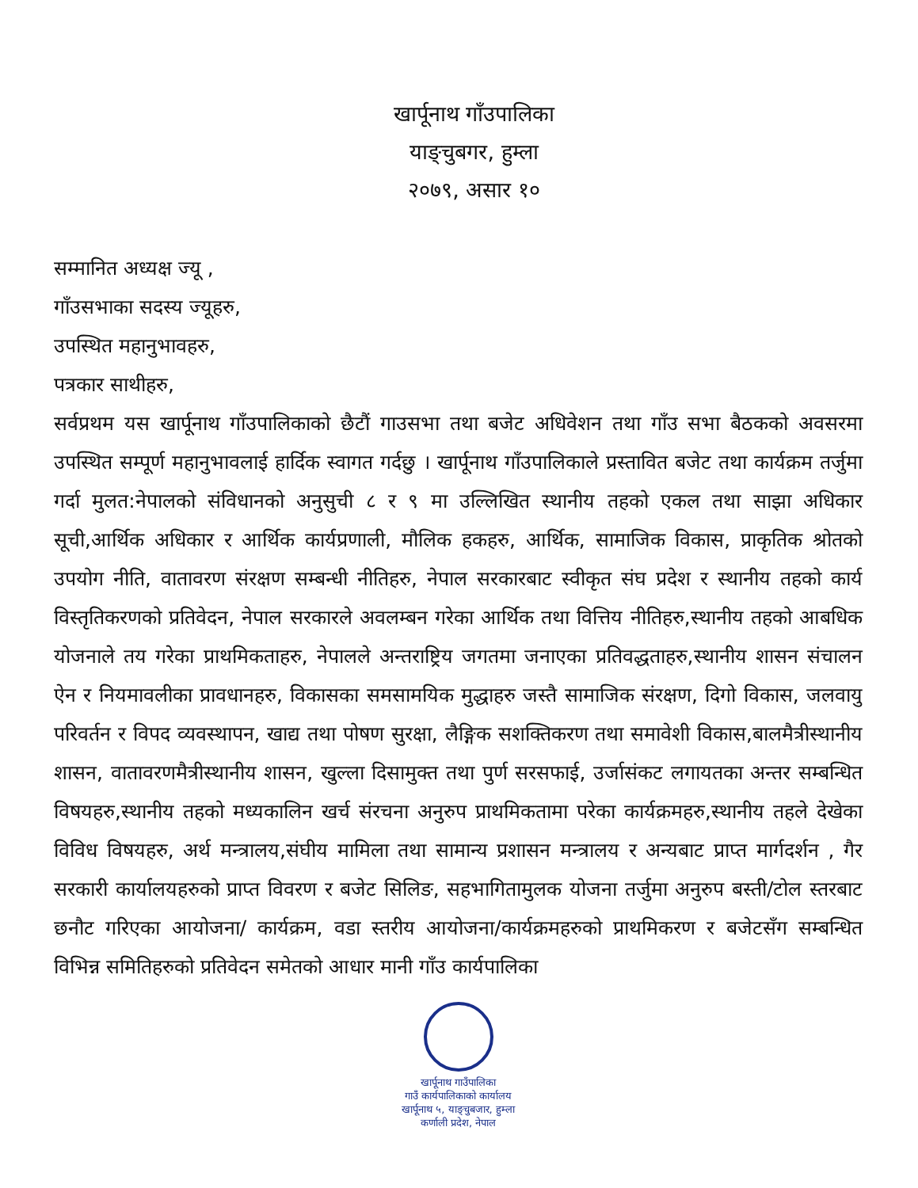खार्पूनाथ गाँउपालिका
याङ्चुबगर, हुम्ला
२०७९, असार १०
सम्मानित अध्यक्ष ज्यू ,
गाँउसभाका सदस्य ज्यूहरु,
उपस्थित महानुभावहरु,
पत्रकार साथीहरु,
सर्वप्रथम यस खार्पूनाथ गाँउपालिकाको छैटौं गाउसभा तथा बजेट अधिवेशन तथा गाँउ सभा बैठकको अवसरमा उपस्थित सम्पूर्ण महानुभावलाई हार्दिक स्वागत गर्दछु । खार्पूनाथ गाँउपालिकाले प्रस्तावित बजेट तथा कार्यक्रम तर्जुमा गर्दा मुलत:नेपालको संविधानको अनुसुची ८ र ९ मा उल्लिखित स्थानीय तहको एकल तथा साझा अधिकार सूची,आर्थिक अधिकार र आर्थिक कार्यप्रणाली, मौलिक हकहरु, आर्थिक, सामाजिक विकास, प्राकृतिक श्रोतको उपयोग नीति, वातावरण संरक्षण सम्बन्धी नीतिहरु, नेपाल सरकारबाट स्वीकृत संघ प्रदेश र स्थानीय तहको कार्य विस्तृतिकरणको प्रतिवेदन, नेपाल सरकारले अवलम्बन गरेका आर्थिक तथा वित्तिय नीतिहरु,स्थानीय तहको आबधिक योजनाले तय गरेका प्राथमिकताहरु, नेपालले अन्तराष्ट्रिय जगतमा जनाएका प्रतिवद्धताहरु,स्थानीय शासन संचालन ऐन र नियमावलीका प्रावधानहरु, विकासका समसामयिक मुद्धाहरु जस्तै सामाजिक संरक्षण, दिगो विकास, जलवायु परिवर्तन र विपद व्यवस्थापन, खाद्य तथा पोषण सुरक्षा, लैङ्गिक सशक्तिकरण तथा समावेशी विकास,बालमैत्रीस्थानीय शासन, वातावरणमैत्रीस्थानीय शासन, खुल्ला दिसामुक्त तथा पुर्ण सरसफाई, उर्जासंकट लगायतका अन्तर सम्बन्धित विषयहरु,स्थानीय तहको मध्यकालिन खर्च संरचना अनुरुप प्राथमिकतामा परेका कार्यक्रमहरु,स्थानीय तहले देखेका विविध विषयहरु, अर्थ मन्त्रालय,संघीय मामिला तथा सामान्य प्रशासन मन्त्रालय र अन्यबाट प्राप्त मार्गदर्शन , गैर सरकारी कार्यालयहरुको प्राप्त विवरण र बजेट सिलिङ, सहभागितामुलक योजना तर्जुमा अनुरुप बस्ती/टोल स्तरबाट छनौट गरिएका आयोजना/ कार्यक्रम, वडा स्तरीय आयोजना/कार्यक्रमहरुको प्राथमिकरण र बजेटसँग सम्बन्धित विभिन्न समितिहरुको प्रतिवेदन समेतको आधार मानी गाँउ कार्यपालिका
खार्पूनाथ गाउँपालिका
गाउँ कार्यपालिकाको कार्यालय
खार्पूनाथ ५, याङ्चुबजार, हुम्ला
कर्णाली प्रदेश, नेपाल